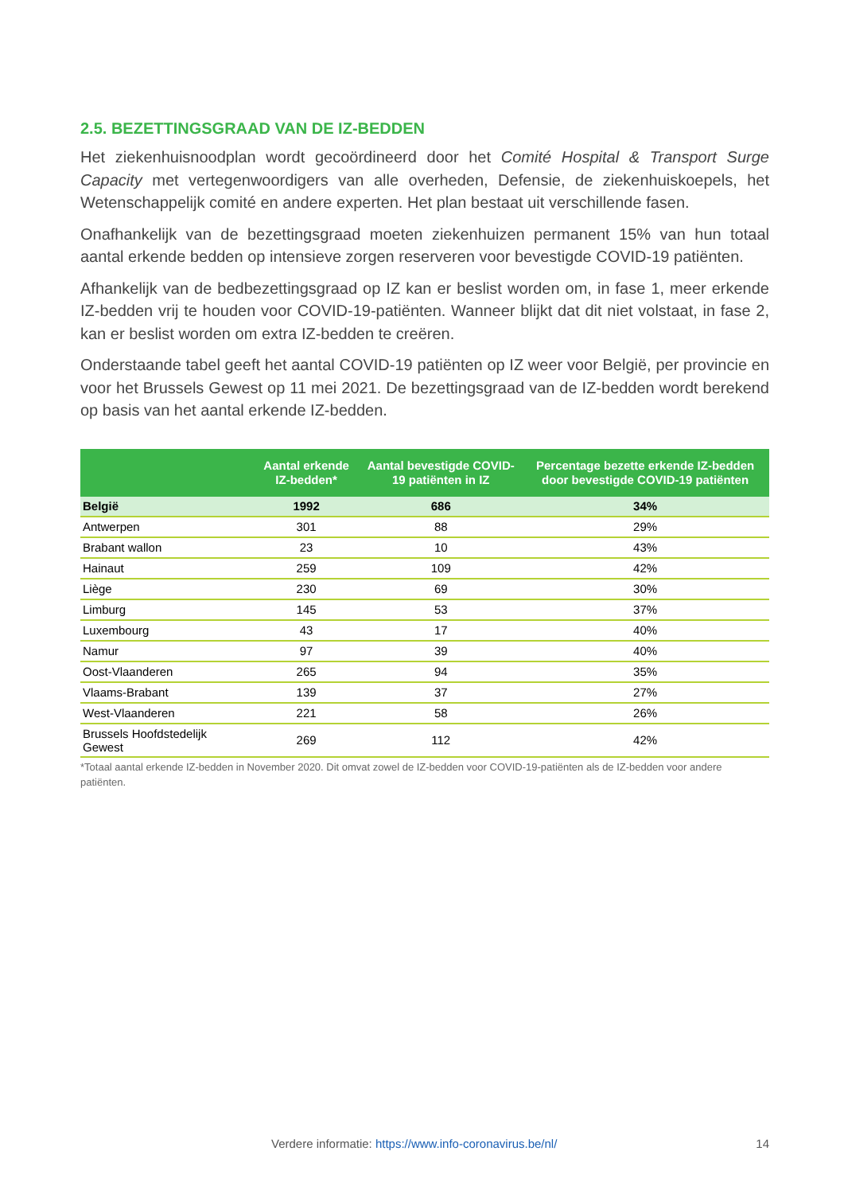2.5. BEZETTINGSGRAAD VAN DE IZ-BEDDEN
Het ziekenhuisnoodplan wordt gecoördineerd door het Comité Hospital & Transport Surge Capacity met vertegenwoordigers van alle overheden, Defensie, de ziekenhuiskoepels, het Wetenschappelijk comité en andere experten. Het plan bestaat uit verschillende fasen.
Onafhankelijk van de bezettingsgraad moeten ziekenhuizen permanent 15% van hun totaal aantal erkende bedden op intensieve zorgen reserveren voor bevestigde COVID-19 patiënten.
Afhankelijk van de bedbezettingsgraad op IZ kan er beslist worden om, in fase 1, meer erkende IZ-bedden vrij te houden voor COVID-19-patiënten. Wanneer blijkt dat dit niet volstaat, in fase 2, kan er beslist worden om extra IZ-bedden te creëren.
Onderstaande tabel geeft het aantal COVID-19 patiënten op IZ weer voor België, per provincie en voor het Brussels Gewest op 11 mei 2021. De bezettingsgraad van de IZ-bedden wordt berekend op basis van het aantal erkende IZ-bedden.
| | Aantal erkende IZ-bedden* | Aantal bevestigde COVID-19 patiënten in IZ | Percentage bezette erkende IZ-bedden door bevestigde COVID-19 patiënten |
| --- | --- | --- | --- |
| België | 1992 | 686 | 34% |
| Antwerpen | 301 | 88 | 29% |
| Brabant wallon | 23 | 10 | 43% |
| Hainaut | 259 | 109 | 42% |
| Liège | 230 | 69 | 30% |
| Limburg | 145 | 53 | 37% |
| Luxembourg | 43 | 17 | 40% |
| Namur | 97 | 39 | 40% |
| Oost-Vlaanderen | 265 | 94 | 35% |
| Vlaams-Brabant | 139 | 37 | 27% |
| West-Vlaanderen | 221 | 58 | 26% |
| Brussels Hoofdstedelijk Gewest | 269 | 112 | 42% |
*Totaal aantal erkende IZ-bedden in November 2020. Dit omvat zowel de IZ-bedden voor COVID-19-patiënten als de IZ-bedden voor andere patiënten.
Verdere informatie: https://www.info-coronavirus.be/nl/ 14